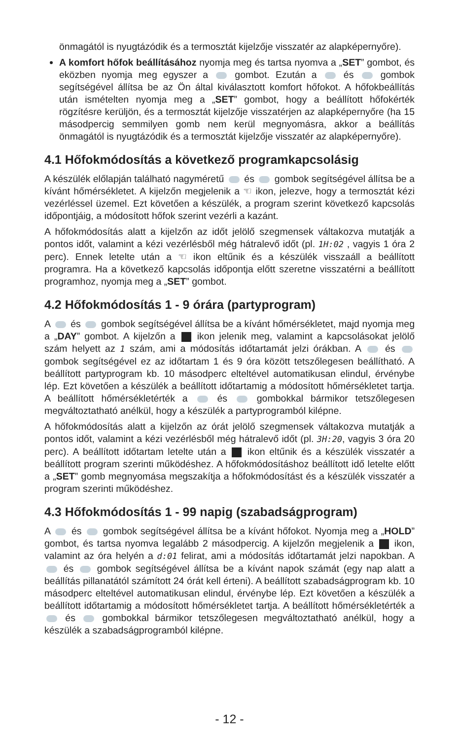önmagától is nyugtázódik és a termosztát kijelzője visszatér az alapképernyőre).
A komfort hőfok beállításához nyomja meg és tartsa nyomva a „SET” gombot, és eközben nyomja meg egyszer a gombot. Ezután a és gombok segítségével állítsa be az Ön által kiválasztott komfort hőfokot. A hőfokbeállítás után ismételten nyomja meg a „SET” gombot, hogy a beállított hőfokérték rögzítésre kerüljön, és a termosztát kijelzője visszatérjen az alapképernyőre (ha 15 másodpercig semmilyen gomb nem kerül megnyomásra, akkor a beállítás önmagától is nyugtázódik és a termosztát kijelzője visszatér az alapképernyőre).
4.1 Hőfokmódosítás a következő programkapcsolásig
A készülék előlapján található nagyméretű és gombok segítségével állítsa be a kívánt hőmérsékletet. A kijelzőn megjelenik a ☜ ikon, jelezve, hogy a termosztát kézi vezérléssel üzemel. Ezt követően a készülék, a program szerint következő kapcsolás időpontjáig, a módosított hőfok szerint vezérli a kazánt.
A hőfokmódosítás alatt a kijelzőn az időt jelölő szegmensek váltakozva mutatják a pontos időt, valamint a kézi vezérlésből még hátralevő időt (pl. 1H:02 , vagyis 1 óra 2 perc). Ennek letelte után a ☜ ikon eltűnik és a készülék visszaáll a beállított programra. Ha a következő kapcsolás időpontja előtt szeretne visszatérni a beállított programhoz, nyomja meg a „SET” gombot.
4.2 Hőfokmódosítás 1 - 9 órára (partyprogram)
A és gombok segítségével állítsa be a kívánt hőmérsékletet, majd nyomja meg a „DAY” gombot. A kijelzőn a ikon jelenik meg, valamint a kapcsolásokat jelölő szám helyett az 1 szám, ami a módosítás időtartamát jelzi órákban. A és gombok segítségével ez az időtartam 1 és 9 óra között tetszőlegesen beállítható. A beállított partyprogram kb. 10 másodperc elteltével automatikusan elindul, érvénybe lép. Ezt követően a készülék a beállított időtartamig a módosított hőmérsékletet tartja. A beállított hőmérsékletérték a és gombokkal bármikor tetszőlegesen megváltoztatható anélkül, hogy a készülék a partyprogramból kilépne.
A hőfokmódosítás alatt a kijelzőn az órát jelölő szegmensek váltakozva mutatják a pontos időt, valamint a kézi vezérlésből még hátralevő időt (pl. 3H:20, vagyis 3 óra 20 perc). A beállított időtartam letelte után a ikon eltűnik és a készülék visszatér a beállított program szerinti működéshez. A hőfokmódosításhoz beállított idő letelte előtt a „SET” gomb megnyomása megszakítja a hőfokmódosítást és a készülék visszatér a program szerinti működéshez.
4.3 Hőfokmódosítás 1 - 99 napig (szabadságprogram)
A és gombok segítségével állítsa be a kívánt hőfokot. Nyomja meg a „HOLD” gombot, és tartsa nyomva legalább 2 másodpercig. A kijelzőn megjelenik a ikon, valamint az óra helyén a d:01 felirat, ami a módosítás időtartamát jelzi napokban. A és gombok segítségével állítsa be a kívánt napok számát (egy nap alatt a beállítás pillanatától számított 24 órát kell érteni). A beállított szabadságprogram kb. 10 másodperc elteltével automatikusan elindul, érvénybe lép. Ezt követően a készülék a beállított időtartamig a módosított hőmérsékletet tartja. A beállított hőmérsékletérték a és gombokkal bármikor tetszőlegesen megváltoztatható anélkül, hogy a készülék a szabadságprogramból kilépne.
- 12 -